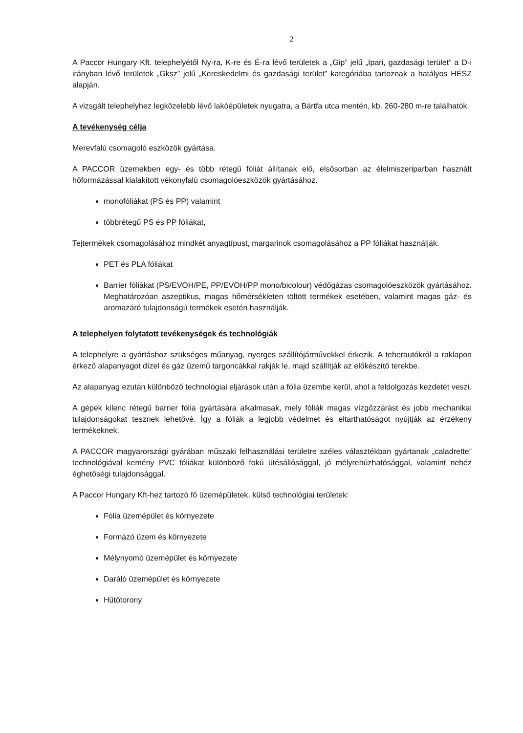2
A Paccor Hungary Kft. telephelyétől Ny-ra, K-re és É-ra lévő területek a „Gip” jelű „Ipari, gazdasági terület” a D-i irányban lévő területek „Gksz” jelű „Kereskedelmi és gazdasági terület” kategóriába tartoznak a hatályos HÉSZ alapján.
A vizsgált telephelyhez legközelebb lévő lakóépületek nyugatra, a Bártfa utca mentén, kb. 260-280 m-re találhatók.
A tevékenység célja
Merevfalú csomagoló eszközök gyártása.
A PACCOR üzemekben egy- és több rétegű fóliát állítanak elő, elsősorban az élelmiszeriparban használt hőformázással kialakított vékonyfalú csomagolóeszközök gyártásához.
monofóliákat (PS és PP) valamint
többrétegű PS és PP fóliákat,
Tejtermékek csomagolásához mindkét anyagtípust, margarinok csomagolásához a PP fóliákat használják.
PET és PLA fóliákat
Barrier fóliákat (PS/EVOH/PE, PP/EVOH/PP mono/bicolour) védőgázas csomagolóeszközök gyártásához. Meghatározóan aszeptikus, magas hőmérsékleten töltött termékek esetében, valamint magas gáz- és aromazáró tulajdonságú termékek esetén használják.
A telephelyen folytatott tevékenységek és technológiák
A telephelyre a gyártáshoz szükséges műanyag, nyerges szállítójárművekkel érkezik. A teherautókról a raklapon érkező alapanyagot dízel és gáz üzemű targoncákkal rakják le, majd szállítják az előkészítő terekbe.
Az alapanyag ezután különböző technológiai eljárások után a fólia üzembe kerül, ahol a feldolgozás kezdetét veszi.
A gépek kilenc rétegű barrier fólia gyártására alkalmasak, mely fóliák magas vízgőzzárást és jobb mechanikai tulajdonságokat tesznek lehetővé. Így a fóliák a legjobb védelmet és eltarthatóságot nyújtják az érzékeny termékeknek.
A PACCOR magyarországi gyárában műszaki felhasználási területre széles választékban gyártanak „caladrette” technológiával kemény PVC fóliákat különböző fokú ütésállósággal, jó mélyrehúzhatósággal, valamint nehéz éghetőségi tulajdonsággal.
A Paccor Hungary Kft-hez tartozó fő üzemépületek, külső technológiai területek:
Fólia üzemépület és környezete
Formázó üzem és környezete
Mélynyomó üzemépület és környezete
Daráló üzemépület és környezete
Hűtőtorony